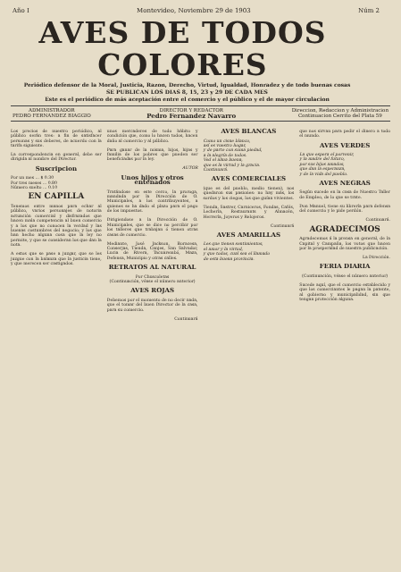Año I Montevideo, Noviembre 29 de 1903 Núm 2
AVES DE TODOS COLORES
Periódico defensor de la Moral, Justicia, Razon, Derecho, Virtud, Igualdad, Honradez y de todo buenas cosas
SE PUBLICAN LOS DIAS 8, 15, 23 y 29 DE CADA MES
Este es el periódico de más aceptación entre el comercio y el público y el de mayor circulacion
ADMINISTRADOR
PEDRO FERNANDEZ BIAGGIO
DIRECTOR Y REDACTOR
Pedro Fernandez Navarro
Direccion, Redaccion y Administracion
Continuacion Cerrito del Plata 59
Los precios de nuestro periódico, al público serán tres: a fin de satisfacer personas y sus deberes, de acuerdo con la tarifa siguiente.
La correspondencia en general, debe ser dirigida al nombre del Director.
Suscripcion
Por un mes ... $ 0.30
Por tres meses ... 0.80
Número suelto ... 0.10
EN CAPILLA
Tenemos entre manos para echar al público, varios personajes de notoria actuación comercial y disfrazados que hacen mala competencia al buen comercio y a los que no conocen la verdad y las buenas costumbres del negocio; y los que han hecho alguna cosa que la ley no permite, y que se consideran los que dan la nota.
A estos que se pase a juzgar, que se les juzgue con la balanza que la justicia tiene, y que merecen ser castigados.
unos mercaderes de todo hábito y condición que, como lo hacen todos, hacen daño al comercio y al público.
Para ganar de la misma, hijos, hijas y familia de los pobres que pueden ser beneficiadas por la ley.
AUTOR
Unos hijos y otros entenados
Tratándose en este cerco, la proroga, mandada por la Dirección de O. Municipales, a los contribuyentes, a quienes se ha dado el plazo para el pago de los impuestos.
Dirigiendose a la Dirección de O. Municipales, que se dice no percibir por los talleres que trabajan ó tienen otras casas de comercio.
Mediante, José Jackson, Boracesa, Conserjas, Tienda, Canjes, San Salvador, Lucia de Rivera, Tacuarembó, Maza, Defensa, Municipio y otras calles.
RETRATOS AL NATURAL
Por Chuscoletas
(Continuación, véase el número anterior)
AVES ROJAS
Debemos por el momento de no decir nada, que el tomar del buen Director de la casa, para su comercio.
Continuará
AVES BLANCAS
Como un cisne blanco,
así es vuestro hogar,
y de parte con suma piedad,
a la alegría de todos.
Ved el alma buena,
que es la virtud y la gracia.
Continuará.
AVES COMERCIALES
(que es del pueblo, medio tienen), nos quedaron sus pasiones: no hay más, los sordos y los ciegos, los que guían vivientes.
Tienda, Sastrer, Carniceros, Fondas, Cafés, Lechería, Restaurants y Almacén, Herrería, Joyeros y Relojeros.
Continuará
AVES AMARILLAS
Les que tienen sentimientos,
el amor y la virtud,
y que todos, cual sea el llamado
de esta buena provincia.
que nos sirvan para pedir el dinero a todo el mundo.
AVES VERDES
La que espera el porvenir,
y la madre del futuro,
por sus hijos amados,
que dan la esperanza,
y de la vida del pueblo.
AVES NEGRAS
Según sucede en la casa de Nuestro Taller de Empleo, de lo que se trate.
Don Manuel, tiene su librería para defensa del comercio y le pide perdón.
Continuará.
AGRADECIMOS
Agradecemos á la prensa en general, de la Capital y Campaña, los votos que hacen por la prosperidad de nuestra publicación.
La Dirección.
FERIA DIARIA
(Continuación, véase el número anterior)
Sucede aquí, que el comercio establecido y que los comerciantes le pagan la patente, al gobierno y municipalidad, sin que tengan protección alguna.